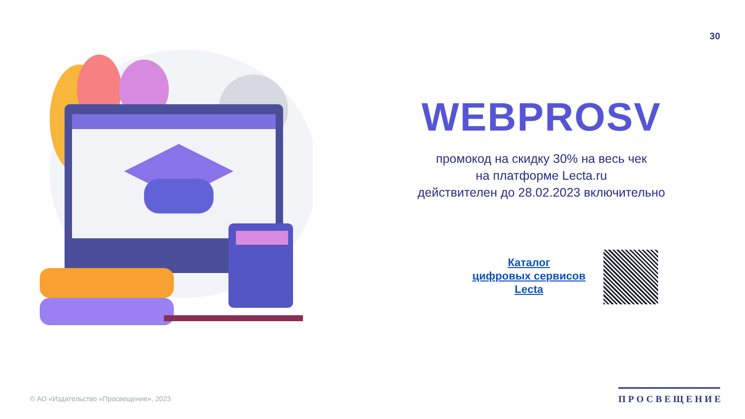30
WEBPROSV
промокод на скидку 30% на весь чек
на платформе Lecta.ru
действителен до 28.02.2023 включительно
Каталог
цифровых сервисов
Lecta
© АО «Издательство «Просвещение», 2023
ПРОСВЕЩЕНИЕ